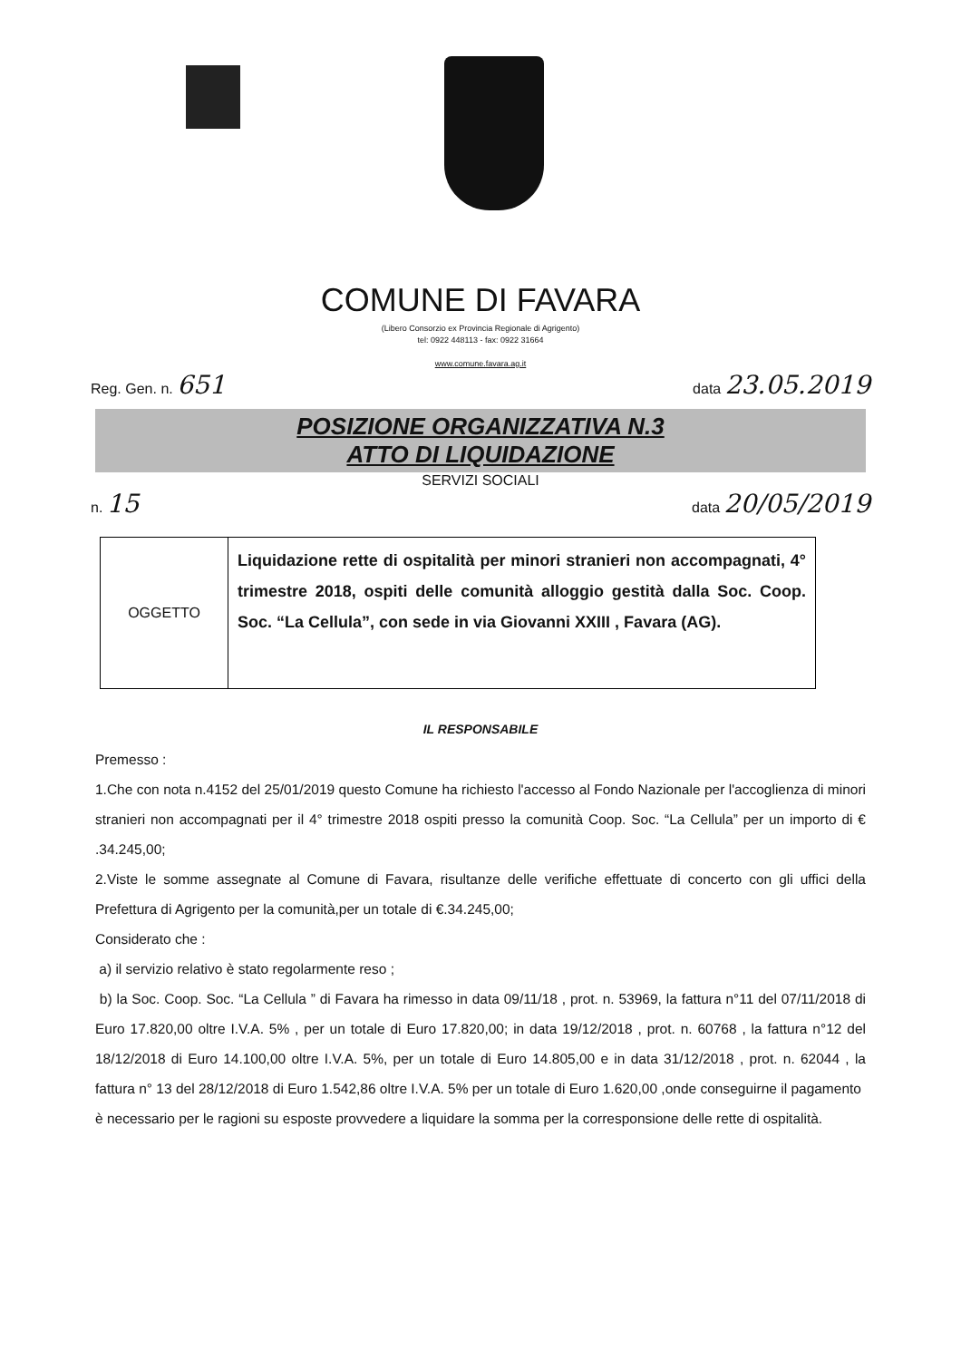COMUNE DI FAVARA
(Libero Consorzio ex Provincia Regionale di Agrigento)
tel: 0922 448113 - fax: 0922 31664
www.comune.favara.ag.it
Reg. Gen. n. 651 data 23.05.2019
POSIZIONE ORGANIZZATIVA N.3
ATTO DI LIQUIDAZIONE
SERVIZI SOCIALI
n. 15 data 20/05/2019
| OGGETTO | Liquidazione rette di ospitalità per minori stranieri non accompagnati, 4° trimestre 2018, ospiti delle comunità alloggio gestità dalla Soc. Coop. Soc. “La Cellula”, con sede in via Giovanni XXIII , Favara (AG). |
IL RESPONSABILE
Premesso :
1.Che con nota n.4152 del 25/01/2019 questo Comune ha richiesto l'accesso al Fondo Nazionale per l'accoglienza di minori stranieri non accompagnati per il 4° trimestre 2018 ospiti presso la comunità Coop. Soc. “La Cellula” per un importo di € .34.245,00;
2.Viste le somme assegnate al Comune di Favara, risultanze delle verifiche effettuate di concerto con gli uffici della Prefettura di Agrigento per la comunità,per un totale di €.34.245,00;
Considerato che :
a) il servizio relativo è stato regolarmente reso ;
b) la Soc. Coop. Soc. “La Cellula ” di Favara ha rimesso in data 09/11/18 , prot. n. 53969, la fattura n°11 del 07/11/2018 di Euro 17.820,00 oltre I.V.A. 5% , per un totale di Euro 17.820,00; in data 19/12/2018 , prot. n. 60768 , la fattura n°12 del 18/12/2018 di Euro 14.100,00 oltre I.V.A. 5%, per un totale di Euro 14.805,00 e in data 31/12/2018 , prot. n. 62044 , la fattura n° 13 del 28/12/2018 di Euro 1.542,86 oltre I.V.A. 5% per un totale di Euro 1.620,00 ,onde conseguirne il pagamento
è necessario per le ragioni su esposte provvedere a liquidare la somma per la corresponsione delle rette di ospitalità.